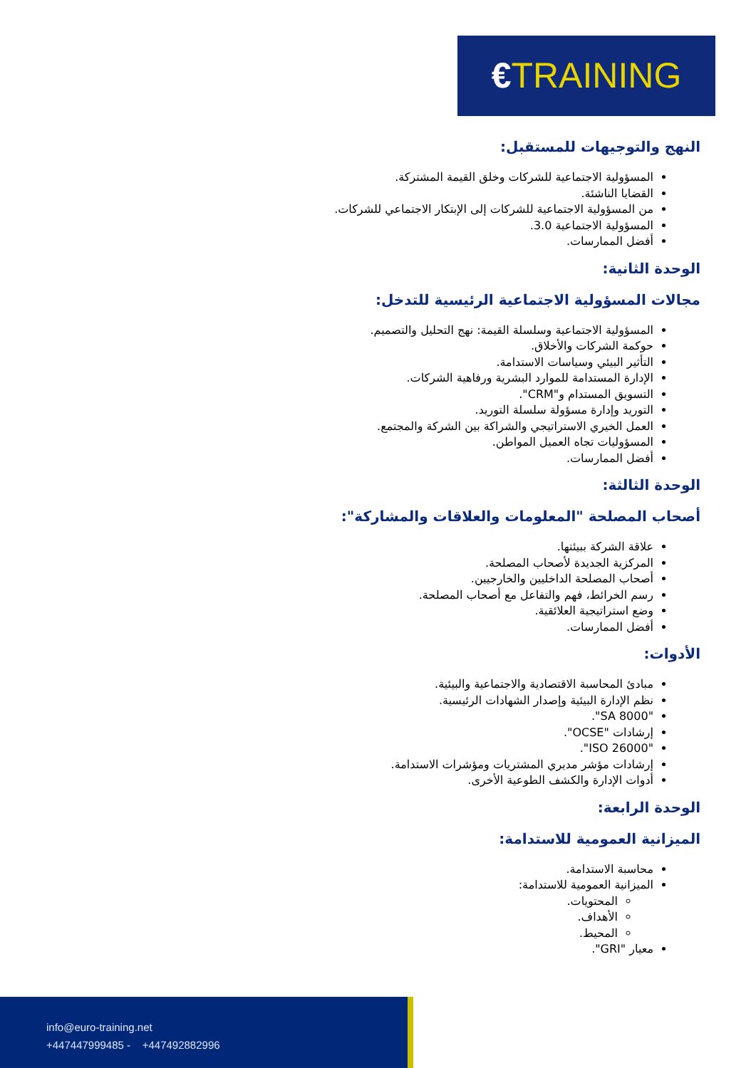€TRAINING
النهج والتوجيهات للمستقبل:
المسؤولية الاجتماعية للشركات وخلق القيمة المشتركة.
القضايا الناشئة.
من المسؤولية الاجتماعية للشركات إلى الإبتكار الاجتماعي للشركات.
المسؤولية الاجتماعية 3.0.
أفضل الممارسات.
الوحدة الثانية:
مجالات المسؤولية الاجتماعية الرئيسية للتدخل:
المسؤولية الاجتماعية وسلسلة القيمة: نهج التحليل والتصميم.
حوكمة الشركات والأخلاق.
التأثير البيئي وسياسات الاستدامة.
الإدارة المستدامة للموارد البشرية ورفاهية الشركات.
التسويق المستدام و"CRM".
التوريد وإدارة مسؤولة سلسلة التوريد.
العمل الخيري الاستراتيجي والشراكة بين الشركة والمجتمع.
المسؤوليات تجاه العميل المواطن.
أفضل الممارسات.
الوحدة الثالثة:
أصحاب المصلحة "المعلومات والعلاقات والمشاركة":
علاقة الشركة ببيئتها.
المركزية الجديدة لأصحاب المصلحة.
أصحاب المصلحة الداخليين والخارجيين.
رسم الخرائط، فهم والتفاعل مع أصحاب المصلحة.
وضع استراتيجية العلائقية.
أفضل الممارسات.
الأدوات:
مبادئ المحاسبة الاقتصادية والاجتماعية والبيئية.
نظم الإدارة البيئية وإصدار الشهادات الرئيسية.
"SA 8000".
إرشادات "OCSE".
"ISO 26000".
إرشادات مؤشر مديري المشتريات ومؤشرات الاستدامة.
أدوات الإدارة والكشف الطوعية الأخرى.
الوحدة الرابعة:
الميزانية العمومية للاستدامة:
محاسبة الاستدامة.
الميزانية العمومية للاستدامة:
المحتويات.
الأهداف.
المحيط.
معيار "GRI".
info@euro-training.net
+447447999485 - +447492882996